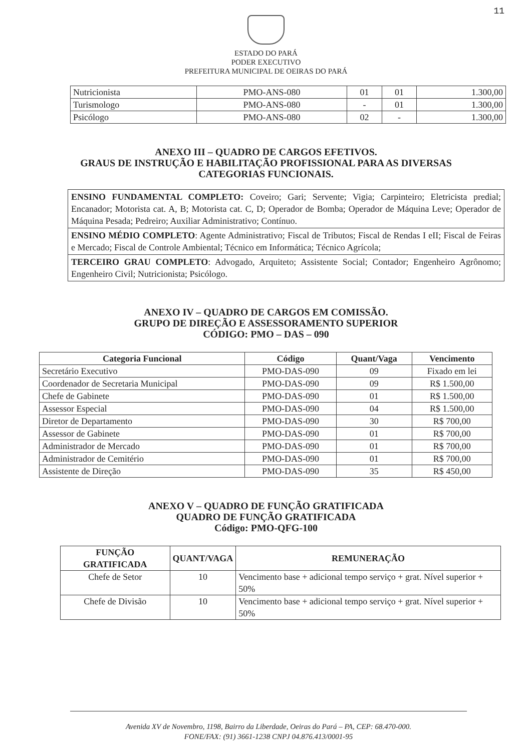11
ESTADO DO PARÁ
PODER EXECUTIVO
PREFEITURA MUNICIPAL DE OEIRAS DO PARÁ
| Nutricionista | PMO-ANS-080 | 01 | 01 | 1.300,00 |
| Turismologo | PMO-ANS-080 | - | 01 | 1.300,00 |
| Psicólogo | PMO-ANS-080 | 02 | - | 1.300,00 |
ANEXO III – QUADRO DE CARGOS EFETIVOS.
GRAUS DE INSTRUÇÃO E HABILITAÇÃO PROFISSIONAL PARA AS DIVERSAS
CATEGORIAS FUNCIONAIS.
ENSINO FUNDAMENTAL COMPLETO: Coveiro; Gari; Servente; Vigia; Carpinteiro; Eletricista predial; Encanador; Motorista cat. A, B; Motorista cat. C, D; Operador de Bomba; Operador de Máquina Leve; Operador de Máquina Pesada; Pedreiro; Auxiliar Administrativo; Contínuo.
ENSINO MÉDIO COMPLETO: Agente Administrativo; Fiscal de Tributos; Fiscal de Rendas I eII; Fiscal de Feiras e Mercado; Fiscal de Controle Ambiental; Técnico em Informática; Técnico Agrícola;
TERCEIRO GRAU COMPLETO: Advogado, Arquiteto; Assistente Social; Contador; Engenheiro Agrônomo; Engenheiro Civil; Nutricionista; Psicólogo.
ANEXO IV – QUADRO DE CARGOS EM COMISSÃO.
GRUPO DE DIREÇÃO E ASSESSORAMENTO SUPERIOR
CÓDIGO: PMO – DAS – 090
| Categoria Funcional | Código | Quant/Vaga | Vencimento |
| --- | --- | --- | --- |
| Secretário Executivo | PMO-DAS-090 | 09 | Fixado em lei |
| Coordenador de Secretaria Municipal | PMO-DAS-090 | 09 | R$ 1.500,00 |
| Chefe de Gabinete | PMO-DAS-090 | 01 | R$ 1.500,00 |
| Assessor Especial | PMO-DAS-090 | 04 | R$ 1.500,00 |
| Diretor de Departamento | PMO-DAS-090 | 30 | R$ 700,00 |
| Assessor de Gabinete | PMO-DAS-090 | 01 | R$ 700,00 |
| Administrador de Mercado | PMO-DAS-090 | 01 | R$ 700,00 |
| Administrador de Cemitério | PMO-DAS-090 | 01 | R$ 700,00 |
| Assistente de Direção | PMO-DAS-090 | 35 | R$ 450,00 |
ANEXO V – QUADRO DE FUNÇÃO GRATIFICADA
QUADRO DE FUNÇÃO GRATIFICADA
Código: PMO-QFG-100
| FUNÇÃO GRATIFICADA | QUANT/VAGA | REMUNERAÇÃO |
| --- | --- | --- |
| Chefe de Setor | 10 | Vencimento base + adicional tempo serviço + grat. Nível superior + 50% |
| Chefe de Divisão | 10 | Vencimento base + adicional tempo serviço + grat. Nível superior + 50% |
Avenida XV de Novembro, 1198, Bairro da Liberdade, Oeiras do Pará – PA, CEP: 68.470-000.
FONE/FAX: (91) 3661-1238 CNPJ 04.876.413/0001-95